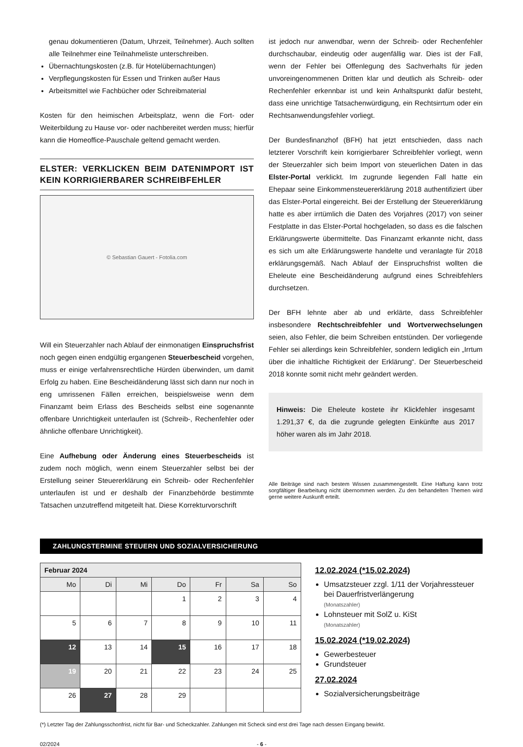genau dokumentieren (Datum, Uhrzeit, Teilnehmer). Auch sollten alle Teilnehmer eine Teilnahmeliste unterschreiben.
Übernachtungskosten (z.B. für Hotelübernachtungen)
Verpflegungskosten für Essen und Trinken außer Haus
Arbeitsmittel wie Fachbücher oder Schreibmaterial
Kosten für den heimischen Arbeitsplatz, wenn die Fort- oder Weiterbildung zu Hause vor- oder nachbereitet werden muss; hierfür kann die Homeoffice-Pauschale geltend gemacht werden.
ELSTER: VERKLICKEN BEIM DATENIMPORT IST KEIN KORRIGIERBARER SCHREIBFEHLER
© Sebastian Gauert - Fotolia.com
Will ein Steuerzahler nach Ablauf der einmonatigen Einspruchsfrist noch gegen einen endgültig ergangenen Steuerbescheid vorgehen, muss er einige verfahrensrechtliche Hürden überwinden, um damit Erfolg zu haben. Eine Bescheidänderung lässt sich dann nur noch in eng umrissenen Fällen erreichen, beispielsweise wenn dem Finanzamt beim Erlass des Bescheids selbst eine sogenannte offenbare Unrichtigkeit unterlaufen ist (Schreib-, Rechenfehler oder ähnliche offenbare Unrichtigkeit).
Eine Aufhebung oder Änderung eines Steuerbescheids ist zudem noch möglich, wenn einem Steuerzahler selbst bei der Erstellung seiner Steuererklärung ein Schreib- oder Rechenfehler unterlaufen ist und er deshalb der Finanzbehörde bestimmte Tatsachen unzutreffend mitgeteilt hat. Diese Korrekturvorschrift
ist jedoch nur anwendbar, wenn der Schreib- oder Rechenfehler durchschaubar, eindeutig oder augenfällig war. Dies ist der Fall, wenn der Fehler bei Offenlegung des Sachverhalts für jeden unvoreingenommenen Dritten klar und deutlich als Schreib- oder Rechenfehler erkennbar ist und kein Anhaltspunkt dafür besteht, dass eine unrichtige Tatsachenwürdigung, ein Rechtsirrtum oder ein Rechtsanwendungsfehler vorliegt.
Der Bundesfinanzhof (BFH) hat jetzt entschieden, dass nach letzterer Vorschrift kein korrigierbarer Schreibfehler vorliegt, wenn der Steuerzahler sich beim Import von steuerlichen Daten in das Elster-Portal verklickt. Im zugrunde liegenden Fall hatte ein Ehepaar seine Einkommensteuererklärung 2018 authentifiziert über das Elster-Portal eingereicht. Bei der Erstellung der Steuererklärung hatte es aber irrtümlich die Daten des Vorjahres (2017) von seiner Festplatte in das Elster-Portal hochgeladen, so dass es die falschen Erklärungswerte übermittelte. Das Finanzamt erkannte nicht, dass es sich um alte Erklärungswerte handelte und veranlagte für 2018 erklärungsgemäß. Nach Ablauf der Einspruchsfrist wollten die Eheleute eine Bescheidänderung aufgrund eines Schreibfehlers durchsetzen.
Der BFH lehnte aber ab und erklärte, dass Schreibfehler insbesondere Rechtschreibfehler und Wortverwechselungen seien, also Fehler, die beim Schreiben entstünden. Der vorliegende Fehler sei allerdings kein Schreibfehler, sondern lediglich ein „Irrtum über die inhaltliche Richtigkeit der Erklärung“. Der Steuerbescheid 2018 konnte somit nicht mehr geändert werden.
Hinweis: Die Eheleute kostete ihr Klickfehler insgesamt 1.291,37 €, da die zugrunde gelegten Einkünfte aus 2017 höher waren als im Jahr 2018.
Alle Beiträge sind nach bestem Wissen zusammengestellt. Eine Haftung kann trotz sorgfältiger Bearbeitung nicht übernommen werden. Zu den behandelten Themen wird gerne weitere Auskunft erteilt.
ZAHLUNGSTERMINE STEUERN UND SOZIALVERSICHERUNG
| Februar 2024 | | | | | | |
| Mo | Di | Mi | Do | Fr | Sa | So |
| | | | 1 | 2 | 3 | 4 |
| 5 | 6 | 7 | 8 | 9 | 10 | 11 |
| 12 | 13 | 14 | 15 | 16 | 17 | 18 |
| 19 | 20 | 21 | 22 | 23 | 24 | 25 |
| 26 | 27 | 28 | 29 | | | |
12.02.2024 (*15.02.2024)
Umsatzsteuer zzgl. 1/11 der Vorjahressteuer bei Dauerfristverlängerung
(Monatszahler)
Lohnsteuer mit SolZ u. KiSt
(Monatszahler)
15.02.2024 (*19.02.2024)
Gewerbesteuer
Grundsteuer
27.02.2024
Sozialversicherungsbeiträge
(*) Letzter Tag der Zahlungsschonfrist, nicht für Bar- und Scheckzahler. Zahlungen mit Scheck sind erst drei Tage nach dessen Eingang bewirkt.
02/2024 - 6 -